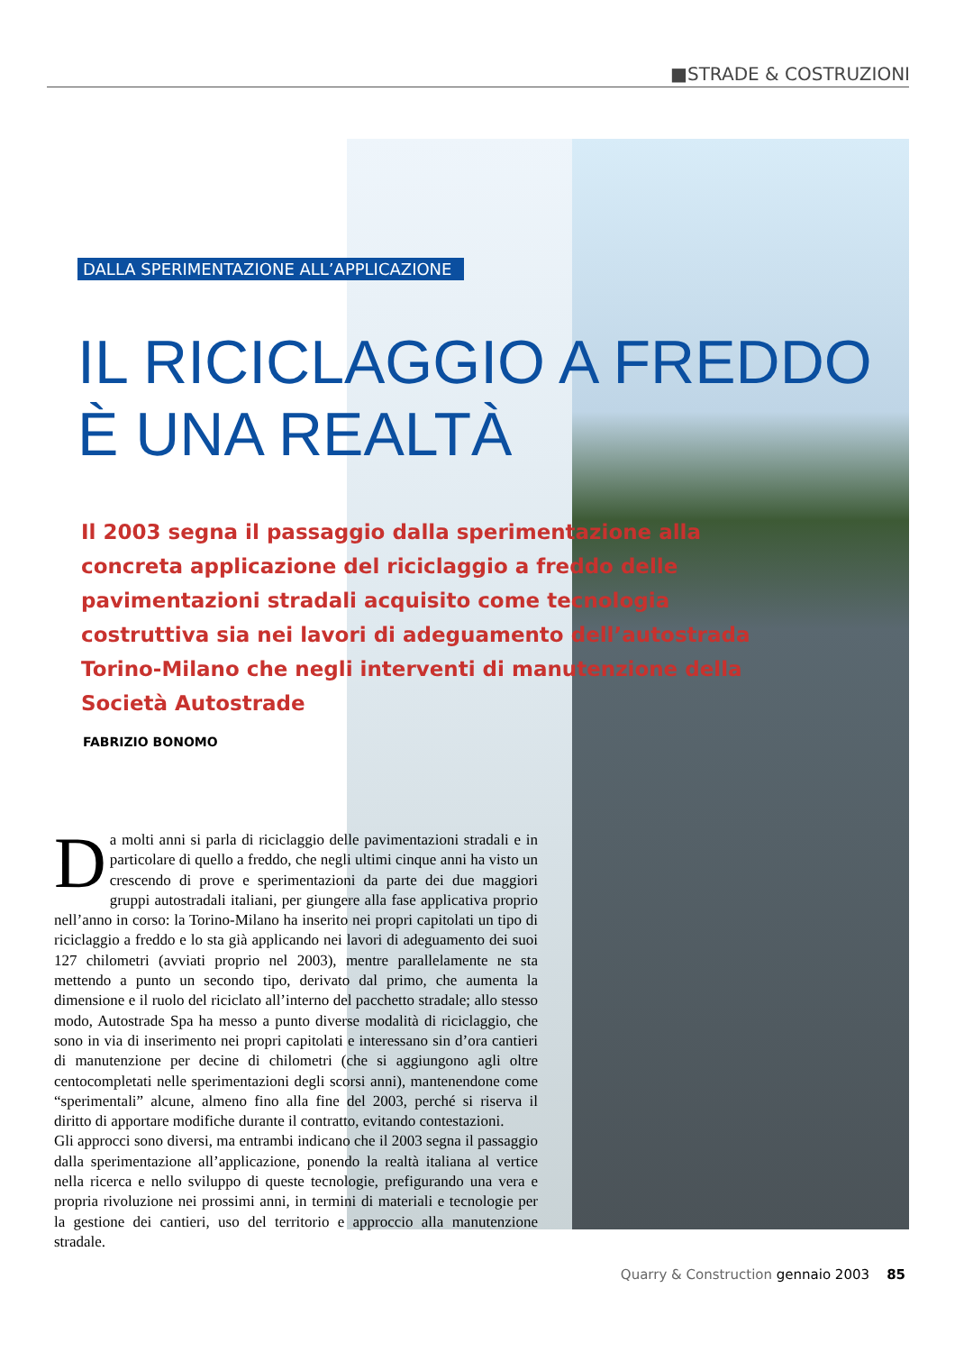■STRADE & COSTRUZIONI
DALLA SPERIMENTAZIONE ALL’APPLICAZIONE
IL RICICLAGGIO A FREDDO
È UNA REALTÀ
Il 2003 segna il passaggio dalla sperimentazione alla concreta applicazione del riciclaggio a freddo delle pavimentazioni stradali acquisito come tecnologia costruttiva sia nei lavori di adeguamento dell’autostrada Torino-Milano che negli interventi di manutenzione della Società Autostrade
FABRIZIO BONOMO
Da molti anni si parla di riciclaggio delle pavimentazioni stradali e in particolare di quello a freddo, che negli ultimi cinque anni ha visto un crescendo di prove e sperimentazioni da parte dei due maggiori gruppi autostradali italiani, per giungere alla fase applicativa proprio nell’anno in corso: la Torino-Milano ha inserito nei propri capitolati un tipo di riciclaggio a freddo e lo sta già applicando nei lavori di adeguamento dei suoi 127 chilometri (avviati proprio nel 2003), mentre parallelamente ne sta mettendo a punto un secondo tipo, derivato dal primo, che aumenta la dimensione e il ruolo del riciclato all’interno del pacchetto stradale; allo stesso modo, Autostrade Spa ha messo a punto diverse modalità di riciclaggio, che sono in via di inserimento nei propri capitolati e interessano sin d’ora cantieri di manutenzione per decine di chilometri (che si aggiungono agli oltre centocompletati nelle sperimentazioni degli scorsi anni), mantenendone come “sperimentali” alcune, almeno fino alla fine del 2003, perché si riserva il diritto di apportare modifiche durante il contratto, evitando contestazioni.
Gli approcci sono diversi, ma entrambi indicano che il 2003 segna il passaggio dalla sperimentazione all’applicazione, ponendo la realtà italiana al vertice nella ricerca e nello sviluppo di queste tecnologie, prefigurando una vera e propria rivoluzione nei prossimi anni, in termini di materiali e tecnologie per la gestione dei cantieri, uso del territorio e approccio alla manutenzione stradale.
Quarry & Construction gennaio 2003 85